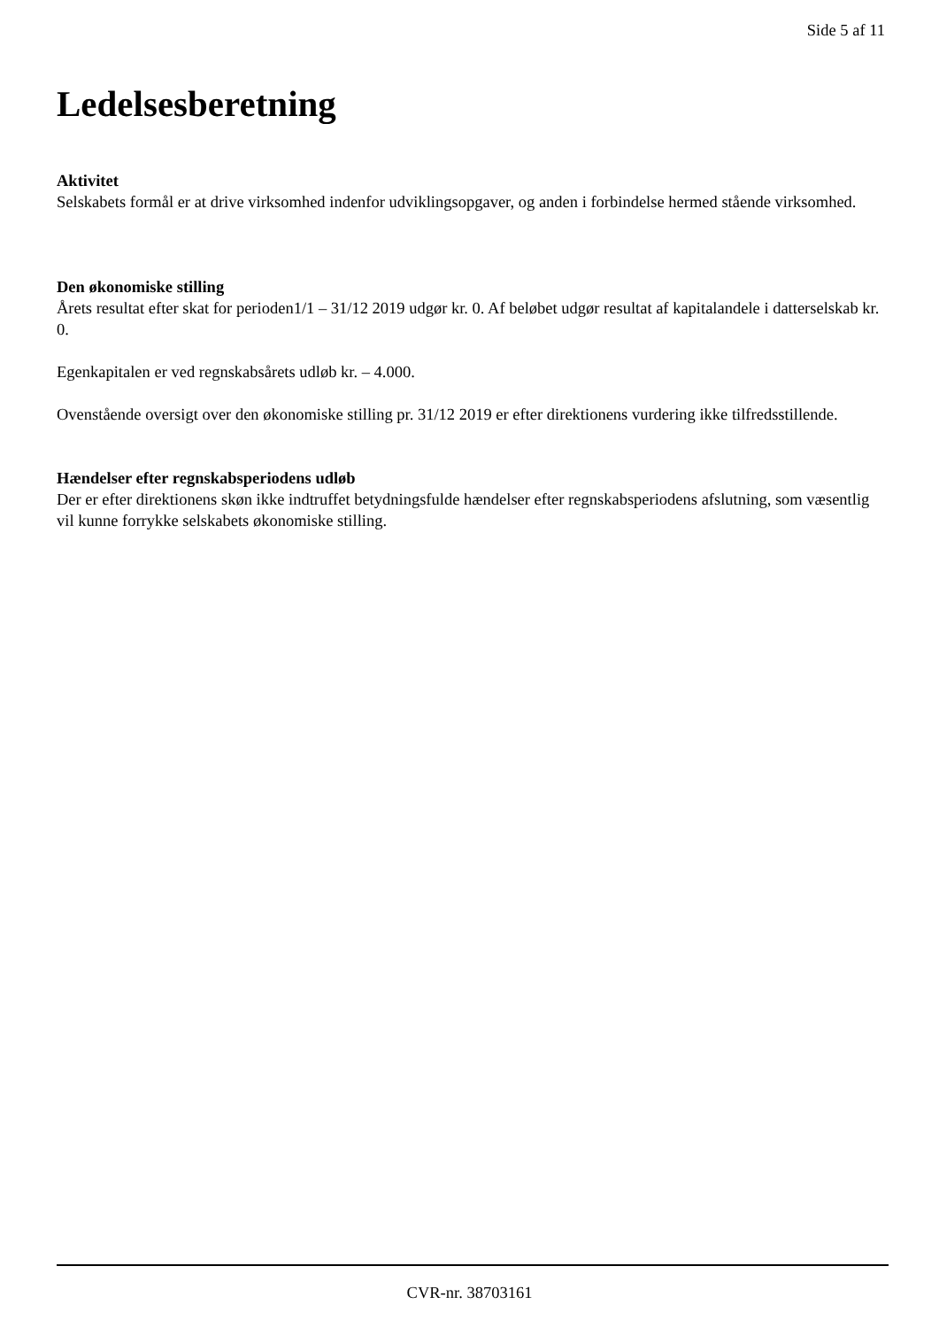Side 5 af 11
Ledelsesberetning
Aktivitet
Selskabets formål er at drive virksomhed indenfor udviklingsopgaver, og anden i forbindelse hermed stående virksomhed.
Den økonomiske stilling
Årets resultat efter skat for perioden1/1 – 31/12 2019 udgør kr. 0. Af beløbet udgør resultat af kapitalandele i datterselskab kr. 0.
Egenkapitalen er ved regnskabsårets udløb kr. – 4.000.
Ovenstående oversigt over den økonomiske stilling pr. 31/12 2019 er efter direktionens vurdering ikke tilfredsstillende.
Hændelser efter regnskabsperiodens udløb
Der er efter direktionens skøn ikke indtruffet betydningsfulde hændelser efter regnskabsperiodens afslutning, som væsentlig vil kunne forrykke selskabets økonomiske stilling.
CVR-nr. 38703161